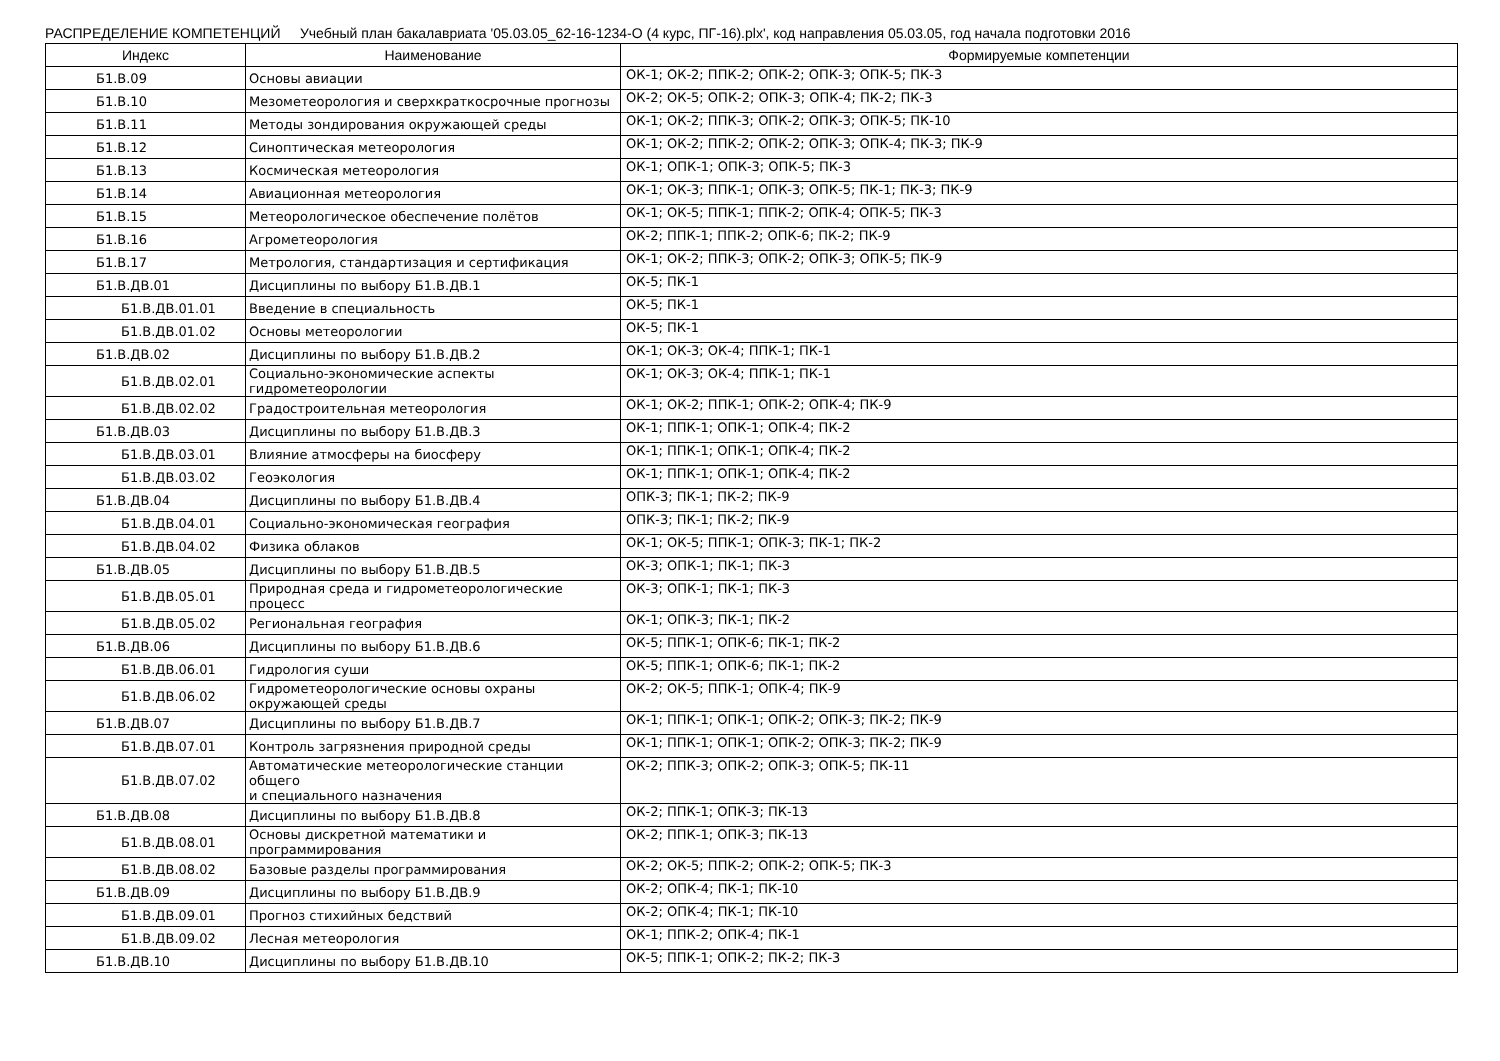РАСПРЕДЕЛЕНИЕ КОМПЕТЕНЦИЙ Учебный план бакалавриата '05.03.05_62-16-1234-О (4 курс, ПГ-16).plx', код направления 05.03.05, год начала подготовки 2016
| Индекс | Наименование | Формируемые компетенции |
| --- | --- | --- |
| Б1.В.09 | Основы авиации | ОК-1; ОК-2; ППК-2; ОПК-2; ОПК-3; ОПК-5; ПК-3 |
| Б1.В.10 | Мезометеорология и сверхкраткосрочные прогнозы | ОК-2; ОК-5; ОПК-2; ОПК-3; ОПК-4; ПК-2; ПК-3 |
| Б1.В.11 | Методы зондирования окружающей среды | ОК-1; ОК-2; ППК-3; ОПК-2; ОПК-3; ОПК-5; ПК-10 |
| Б1.В.12 | Синоптическая метеорология | ОК-1; ОК-2; ППК-2; ОПК-2; ОПК-3; ОПК-4; ПК-3; ПК-9 |
| Б1.В.13 | Космическая метеорология | ОК-1; ОПК-1; ОПК-3; ОПК-5; ПК-3 |
| Б1.В.14 | Авиационная метеорология | ОК-1; ОК-3; ППК-1; ОПК-3; ОПК-5; ПК-1; ПК-3; ПК-9 |
| Б1.В.15 | Метеорологическое обеспечение полётов | ОК-1; ОК-5; ППК-1; ППК-2; ОПК-4; ОПК-5; ПК-3 |
| Б1.В.16 | Агрометеорология | ОК-2; ППК-1; ППК-2; ОПК-6; ПК-2; ПК-9 |
| Б1.В.17 | Метрология, стандартизация и сертификация | ОК-1; ОК-2; ППК-3; ОПК-2; ОПК-3; ОПК-5; ПК-9 |
| Б1.В.ДВ.01 | Дисциплины по выбору Б1.В.ДВ.1 | ОК-5; ПК-1 |
| Б1.В.ДВ.01.01 | Введение в специальность | ОК-5; ПК-1 |
| Б1.В.ДВ.01.02 | Основы метеорологии | ОК-5; ПК-1 |
| Б1.В.ДВ.02 | Дисциплины по выбору Б1.В.ДВ.2 | ОК-1; ОК-3; ОК-4; ППК-1; ПК-1 |
| Б1.В.ДВ.02.01 | Социально-экономические аспекты гидрометеорологии | ОК-1; ОК-3; ОК-4; ППК-1; ПК-1 |
| Б1.В.ДВ.02.02 | Градостроительная метеорология | ОК-1; ОК-2; ППК-1; ОПК-2; ОПК-4; ПК-9 |
| Б1.В.ДВ.03 | Дисциплины по выбору Б1.В.ДВ.3 | ОК-1; ППК-1; ОПК-1; ОПК-4; ПК-2 |
| Б1.В.ДВ.03.01 | Влияние атмосферы на биосферу | ОК-1; ППК-1; ОПК-1; ОПК-4; ПК-2 |
| Б1.В.ДВ.03.02 | Геоэкология | ОК-1; ППК-1; ОПК-1; ОПК-4; ПК-2 |
| Б1.В.ДВ.04 | Дисциплины по выбору Б1.В.ДВ.4 | ОПК-3; ПК-1; ПК-2; ПК-9 |
| Б1.В.ДВ.04.01 | Социально-экономическая география | ОПК-3; ПК-1; ПК-2; ПК-9 |
| Б1.В.ДВ.04.02 | Физика облаков | ОК-1; ОК-5; ППК-1; ОПК-3; ПК-1; ПК-2 |
| Б1.В.ДВ.05 | Дисциплины по выбору Б1.В.ДВ.5 | ОК-3; ОПК-1; ПК-1; ПК-3 |
| Б1.В.ДВ.05.01 | Природная среда и гидрометеорологические процесс | ОК-3; ОПК-1; ПК-1; ПК-3 |
| Б1.В.ДВ.05.02 | Региональная география | ОК-1; ОПК-3; ПК-1; ПК-2 |
| Б1.В.ДВ.06 | Дисциплины по выбору Б1.В.ДВ.6 | ОК-5; ППК-1; ОПК-6; ПК-1; ПК-2 |
| Б1.В.ДВ.06.01 | Гидрология суши | ОК-5; ППК-1; ОПК-6; ПК-1; ПК-2 |
| Б1.В.ДВ.06.02 | Гидрометеорологические основы охраны окружающей среды | ОК-2; ОК-5; ППК-1; ОПК-4; ПК-9 |
| Б1.В.ДВ.07 | Дисциплины по выбору Б1.В.ДВ.7 | ОК-1; ППК-1; ОПК-1; ОПК-2; ОПК-3; ПК-2; ПК-9 |
| Б1.В.ДВ.07.01 | Контроль загрязнения природной среды | ОК-1; ППК-1; ОПК-1; ОПК-2; ОПК-3; ПК-2; ПК-9 |
| Б1.В.ДВ.07.02 | Автоматические метеорологические станции общего и специального назначения | ОК-2; ППК-3; ОПК-2; ОПК-3; ОПК-5; ПК-11 |
| Б1.В.ДВ.08 | Дисциплины по выбору Б1.В.ДВ.8 | ОК-2; ППК-1; ОПК-3; ПК-13 |
| Б1.В.ДВ.08.01 | Основы дискретной математики и программирования | ОК-2; ППК-1; ОПК-3; ПК-13 |
| Б1.В.ДВ.08.02 | Базовые разделы программирования | ОК-2; ОК-5; ППК-2; ОПК-2; ОПК-5; ПК-3 |
| Б1.В.ДВ.09 | Дисциплины по выбору Б1.В.ДВ.9 | ОК-2; ОПК-4; ПК-1; ПК-10 |
| Б1.В.ДВ.09.01 | Прогноз стихийных бедствий | ОК-2; ОПК-4; ПК-1; ПК-10 |
| Б1.В.ДВ.09.02 | Лесная метеорология | ОК-1; ППК-2; ОПК-4; ПК-1 |
| Б1.В.ДВ.10 | Дисциплины по выбору Б1.В.ДВ.10 | ОК-5; ППК-1; ОПК-2; ПК-2; ПК-3 |